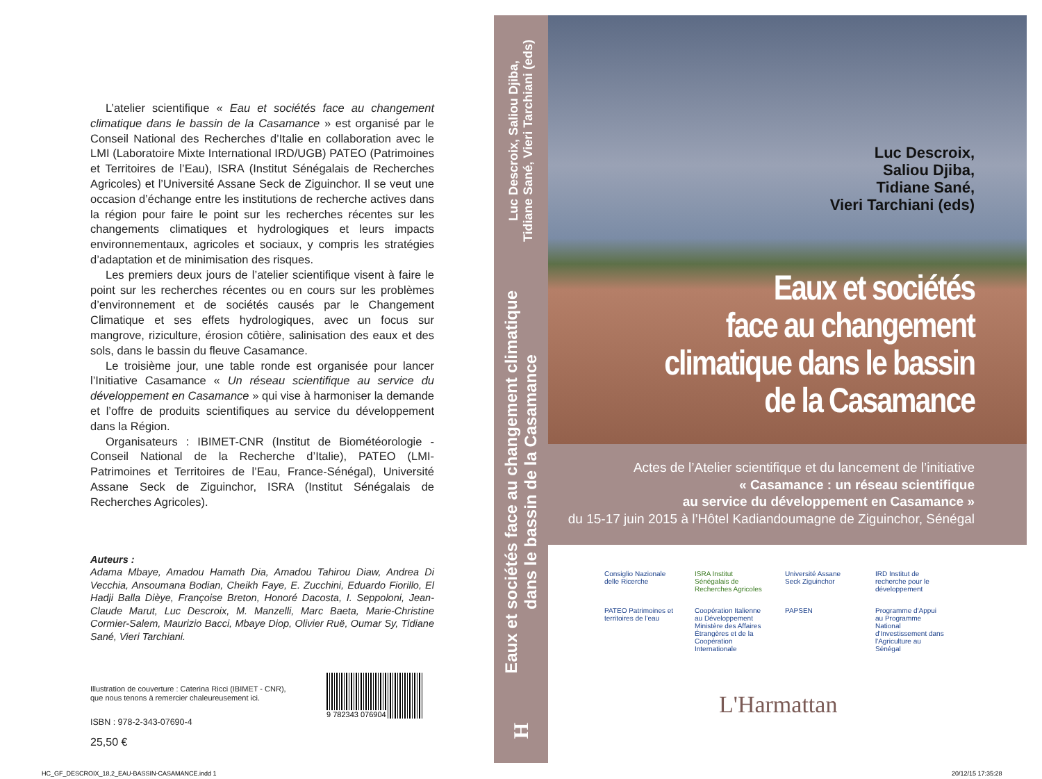L’atelier scientifique « Eau et sociétés face au changement climatique dans le bassin de la Casamance » est organisé par le Conseil National des Recherches d’Italie en collaboration avec le LMI (Laboratoire Mixte International IRD/UGB) PATEO (Patrimoines et Territoires de l’Eau), ISRA (Institut Sénégalais de Recherches Agricoles) et l’Université Assane Seck de Ziguinchor. Il se veut une occasion d’échange entre les institutions de recherche actives dans la région pour faire le point sur les recherches récentes sur les changements climatiques et hydrologiques et leurs impacts environnementaux, agricoles et sociaux, y compris les stratégies d’adaptation et de minimisation des risques.
Les premiers deux jours de l’atelier scientifique visent à faire le point sur les recherches récentes ou en cours sur les problèmes d’environnement et de sociétés causés par le Changement Climatique et ses effets hydrologiques, avec un focus sur mangrove, riziculture, érosion côtière, salinisation des eaux et des sols, dans le bassin du fleuve Casamance.
Le troisième jour, une table ronde est organisée pour lancer l’Initiative Casamance « Un réseau scientifique au service du développement en Casamance » qui vise à harmoniser la demande et l’offre de produits scientifiques au service du développement dans la Région.
Organisateurs : IBIMET-CNR (Institut de Biométéorologie - Conseil National de la Recherche d’Italie), PATEO (LMI-Patrimoines et Territoires de l’Eau, France-Sénégal), Université Assane Seck de Ziguinchor, ISRA (Institut Sénégalais de Recherches Agricoles).
Auteurs :
Adama Mbaye, Amadou Hamath Dia, Amadou Tahirou Diaw, Andrea Di Vecchia, Ansoumana Bodian, Cheikh Faye, E. Zucchini, Eduardo Fiorillo, El Hadji Balla Dièye, Françoise Breton, Honoré Dacosta, I. Seppoloni, Jean-Claude Marut, Luc Descroix, M. Manzelli, Marc Baeta, Marie-Christine Cormier-Salem, Maurizio Bacci, Mbaye Diop, Olivier Ruë, Oumar Sy, Tidiane Sané, Vieri Tarchiani.
Illustration de couverture : Caterina Ricci (IBIMET - CNR),
que nous tenons à remercier chaleureusement ici.
ISBN : 978-2-343-07690-4
25,50 €
9 782343 076904
Luc Descroix, Saliou Djiba,
Tidiane Sané, Vieri Tarchiani (eds)
Eaux et sociétés face au changement climatique
dans le bassin de la Casamance
H
Luc Descroix,
Saliou Djiba,
Tidiane Sané,
Vieri Tarchiani (eds)
Eaux et sociétés
face au changement
climatique dans le bassin
de la Casamance
Actes de l’Atelier scientifique et du lancement de l’initiative
« Casamance : un réseau scientifique
au service du développement en Casamance »
du 15-17 juin 2015 à l’Hôtel Kadiandoumagne de Ziguinchor, Sénégal
Consiglio Nazionale delle Ricerche
ISRA Institut Sénégalais de Recherches Agricoles
Université Assane Seck Ziguinchor
IRD Institut de recherche pour le développement
PATEO Patrimoines et territoires de l'eau
Coopération Italienne au Développement Ministère des Affaires Étrangères et de la Coopération Internationale
PAPSEN
Programme d'Appui au Programme National d'Investissement dans l'Agriculture au Sénégal
L'Harmattan
HC_GF_DESCROIX_18,2_EAU-BASSIN-CASAMANCE.indd 1
20/12/15 17:35:28